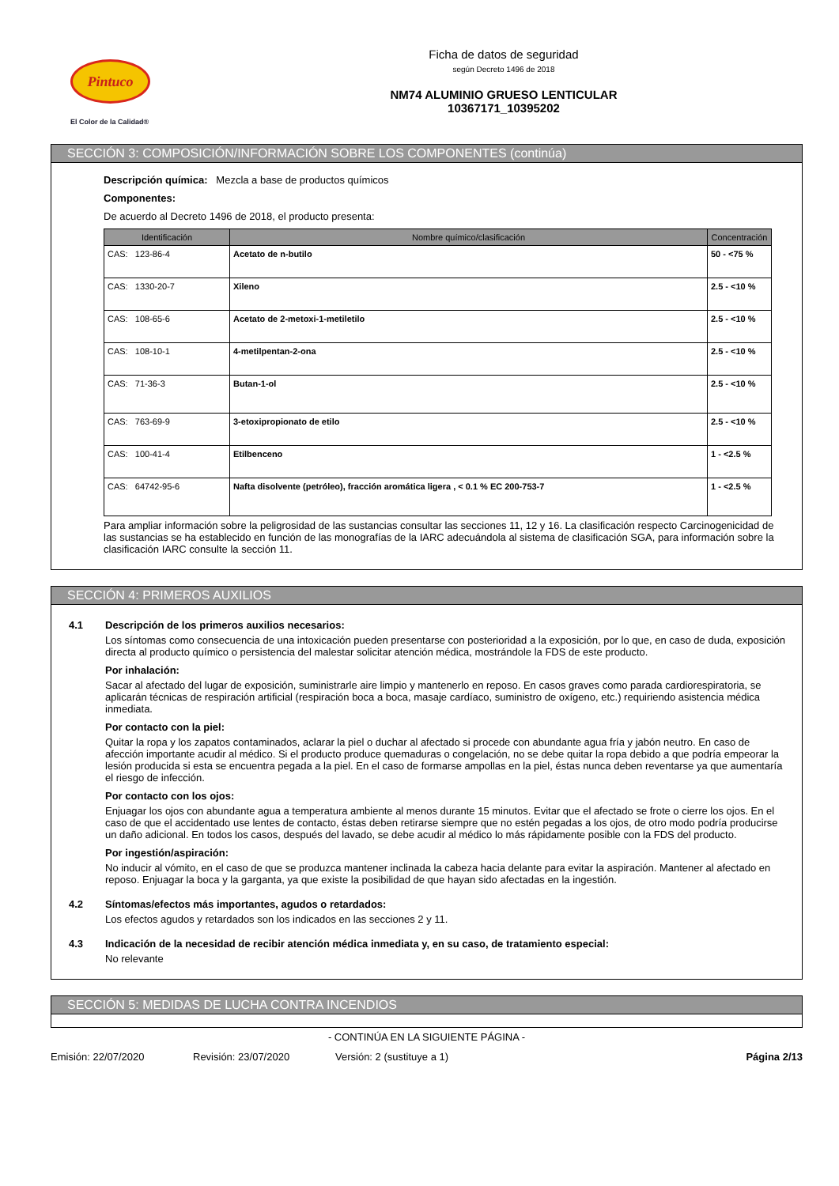Pintuco
El Color de la Calidad®
Ficha de datos de seguridad
según Decreto 1496 de 2018
NM74 ALUMINIO GRUESO LENTICULAR
10367171_10395202
SECCIÓN 3: COMPOSICIÓN/INFORMACIÓN SOBRE LOS COMPONENTES (continúa)
Descripción química: Mezcla a base de productos químicos
Componentes:
De acuerdo al Decreto 1496 de 2018, el producto presenta:
| Identificación | Nombre químico/clasificación | Concentración |
| --- | --- | --- |
| CAS: 123-86-4 | Acetato de n-butilo | 50 - <75 % |
| CAS: 1330-20-7 | Xileno | 2.5 - <10 % |
| CAS: 108-65-6 | Acetato de 2-metoxi-1-metiletilo | 2.5 - <10 % |
| CAS: 108-10-1 | 4-metilpentan-2-ona | 2.5 - <10 % |
| CAS: 71-36-3 | Butan-1-ol | 2.5 - <10 % |
| CAS: 763-69-9 | 3-etoxipropionato de etilo | 2.5 - <10 % |
| CAS: 100-41-4 | Etilbenceno | 1 - <2.5 % |
| CAS: 64742-95-6 | Nafta disolvente (petróleo), fracción aromática ligera , < 0.1 % EC 200-753-7 | 1 - <2.5 % |
Para ampliar información sobre la peligrosidad de las sustancias consultar las secciones 11, 12 y 16. La clasificación respecto Carcinogenicidad de las sustancias se ha establecido en función de las monografías de la IARC adecuándola al sistema de clasificación SGA, para información sobre la clasificación IARC consulte la sección 11.
SECCIÓN 4: PRIMEROS AUXILIOS
4.1 Descripción de los primeros auxilios necesarios:
Los síntomas como consecuencia de una intoxicación pueden presentarse con posterioridad a la exposición, por lo que, en caso de duda, exposición directa al producto químico o persistencia del malestar solicitar atención médica, mostrándole la FDS de este producto.
Por inhalación:
Sacar al afectado del lugar de exposición, suministrarle aire limpio y mantenerlo en reposo. En casos graves como parada cardiorespiratoria, se aplicarán técnicas de respiración artificial (respiración boca a boca, masaje cardíaco, suministro de oxígeno, etc.) requiriendo asistencia médica inmediata.
Por contacto con la piel:
Quitar la ropa y los zapatos contaminados, aclarar la piel o duchar al afectado si procede con abundante agua fría y jabón neutro. En caso de afección importante acudir al médico. Si el producto produce quemaduras o congelación, no se debe quitar la ropa debido a que podría empeorar la lesión producida si esta se encuentra pegada a la piel. En el caso de formarse ampollas en la piel, éstas nunca deben reventarse ya que aumentaría el riesgo de infección.
Por contacto con los ojos:
Enjuagar los ojos con abundante agua a temperatura ambiente al menos durante 15 minutos. Evitar que el afectado se frote o cierre los ojos. En el caso de que el accidentado use lentes de contacto, éstas deben retirarse siempre que no estén pegadas a los ojos, de otro modo podría producirse un daño adicional. En todos los casos, después del lavado, se debe acudir al médico lo más rápidamente posible con la FDS del producto.
Por ingestión/aspiración:
No inducir al vómito, en el caso de que se produzca mantener inclinada la cabeza hacia delante para evitar la aspiración. Mantener al afectado en reposo. Enjuagar la boca y la garganta, ya que existe la posibilidad de que hayan sido afectadas en la ingestión.
4.2 Síntomas/efectos más importantes, agudos o retardados:
Los efectos agudos y retardados son los indicados en las secciones 2 y 11.
4.3 Indicación de la necesidad de recibir atención médica inmediata y, en su caso, de tratamiento especial:
No relevante
SECCIÓN 5: MEDIDAS DE LUCHA CONTRA INCENDIOS
- CONTINÚA EN LA SIGUIENTE PÁGINA -
Emisión: 22/07/2020 Revisión: 23/07/2020 Versión: 2 (sustituye a 1) Página 2/13